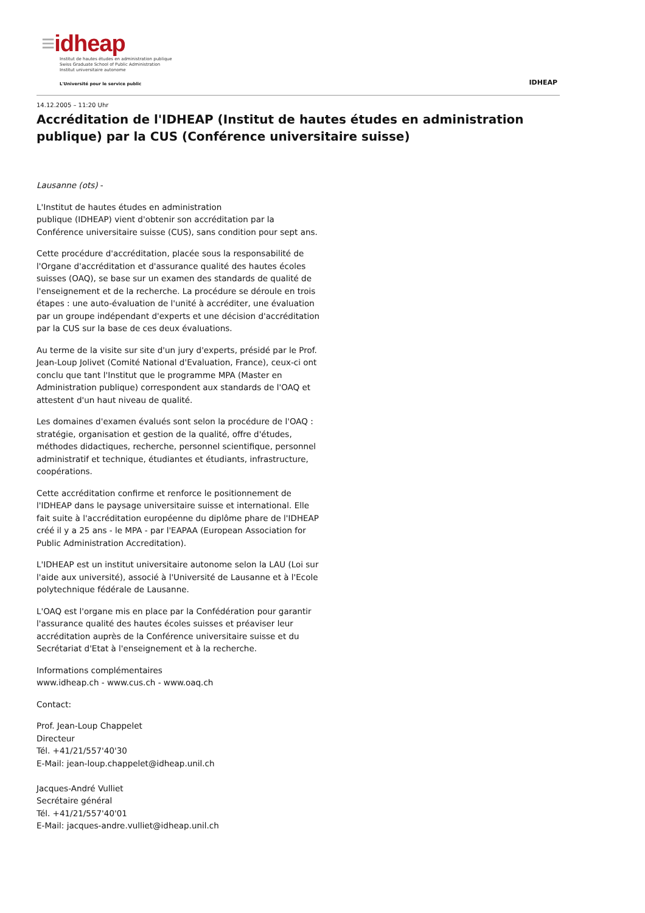≡idheap
Institut de hautes études en administration publique
Swiss Graduate School of Public Administration
Institut universitaire autonome
L'Université pour le service public
IDHEAP
14.12.2005 – 11:20 Uhr
Accréditation de l'IDHEAP (Institut de hautes études en administration publique) par la CUS (Conférence universitaire suisse)
Lausanne (ots) -
L'Institut de hautes études en administration
publique (IDHEAP) vient d'obtenir son accréditation par la Conférence universitaire suisse (CUS), sans condition pour sept ans.
Cette procédure d'accréditation, placée sous la responsabilité de l'Organe d'accréditation et d'assurance qualité des hautes écoles suisses (OAQ), se base sur un examen des standards de qualité de l'enseignement et de la recherche. La procédure se déroule en trois étapes : une auto-évaluation de l'unité à accréditer, une évaluation par un groupe indépendant d'experts et une décision d'accréditation par la CUS sur la base de ces deux évaluations.
Au terme de la visite sur site d'un jury d'experts, présidé par le Prof. Jean-Loup Jolivet (Comité National d'Evaluation, France), ceux-ci ont conclu que tant l'Institut que le programme MPA (Master en Administration publique) correspondent aux standards de l'OAQ et attestent d'un haut niveau de qualité.
Les domaines d'examen évalués sont selon la procédure de l'OAQ : stratégie, organisation et gestion de la qualité, offre d'études, méthodes didactiques, recherche, personnel scientifique, personnel administratif et technique, étudiantes et étudiants, infrastructure, coopérations.
Cette accréditation confirme et renforce le positionnement de l'IDHEAP dans le paysage universitaire suisse et international. Elle fait suite à l'accréditation européenne du diplôme phare de l'IDHEAP créé il y a 25 ans - le MPA - par l'EAPAA (European Association for Public Administration Accreditation).
L'IDHEAP est un institut universitaire autonome selon la LAU (Loi sur l'aide aux université), associé à l'Université de Lausanne et à l'Ecole polytechnique fédérale de Lausanne.
L'OAQ est l'organe mis en place par la Confédération pour garantir l'assurance qualité des hautes écoles suisses et préaviser leur accréditation auprès de la Conférence universitaire suisse et du Secrétariat d'Etat à l'enseignement et à la recherche.
Informations complémentaires
www.idheap.ch - www.cus.ch - www.oaq.ch
Contact:
Prof. Jean-Loup Chappelet
Directeur
Tél. +41/21/557'40'30
E-Mail: jean-loup.chappelet@idheap.unil.ch
Jacques-André Vulliet
Secrétaire général
Tél. +41/21/557'40'01
E-Mail: jacques-andre.vulliet@idheap.unil.ch